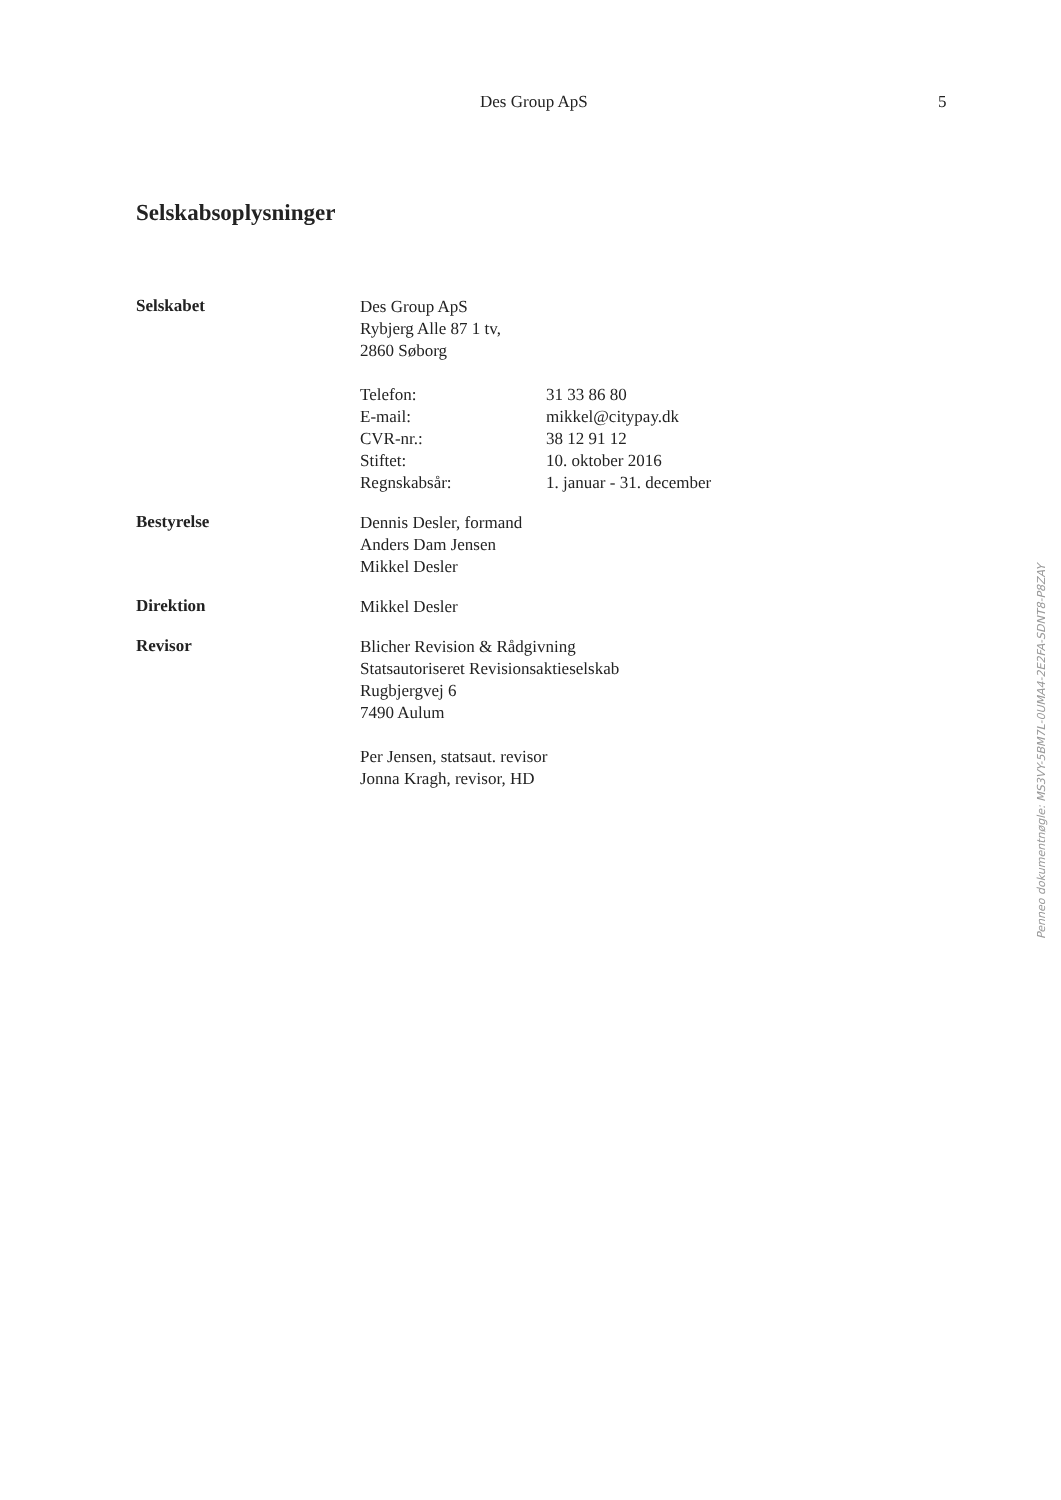Des Group ApS 5
Selskabsoplysninger
Selskabet
Des Group ApS
Rybjerg Alle 87 1 tv,
2860 Søborg
Telefon: 31 33 86 80
E-mail: mikkel@citypay.dk
CVR-nr.: 38 12 91 12
Stiftet: 10. oktober 2016
Regnskabsår: 1. januar - 31. december
Bestyrelse
Dennis Desler, formand
Anders Dam Jensen
Mikkel Desler
Direktion
Mikkel Desler
Revisor
Blicher Revision & Rådgivning
Statsautoriseret Revisionsaktieselskab
Rugbjergvej 6
7490 Aulum
Per Jensen, statsaut. revisor
Jonna Kragh, revisor, HD
Penneo dokumentnøgle: MS3VY-5BM7L-0UMA4-2E2FA-SDNT8-P8ZAY